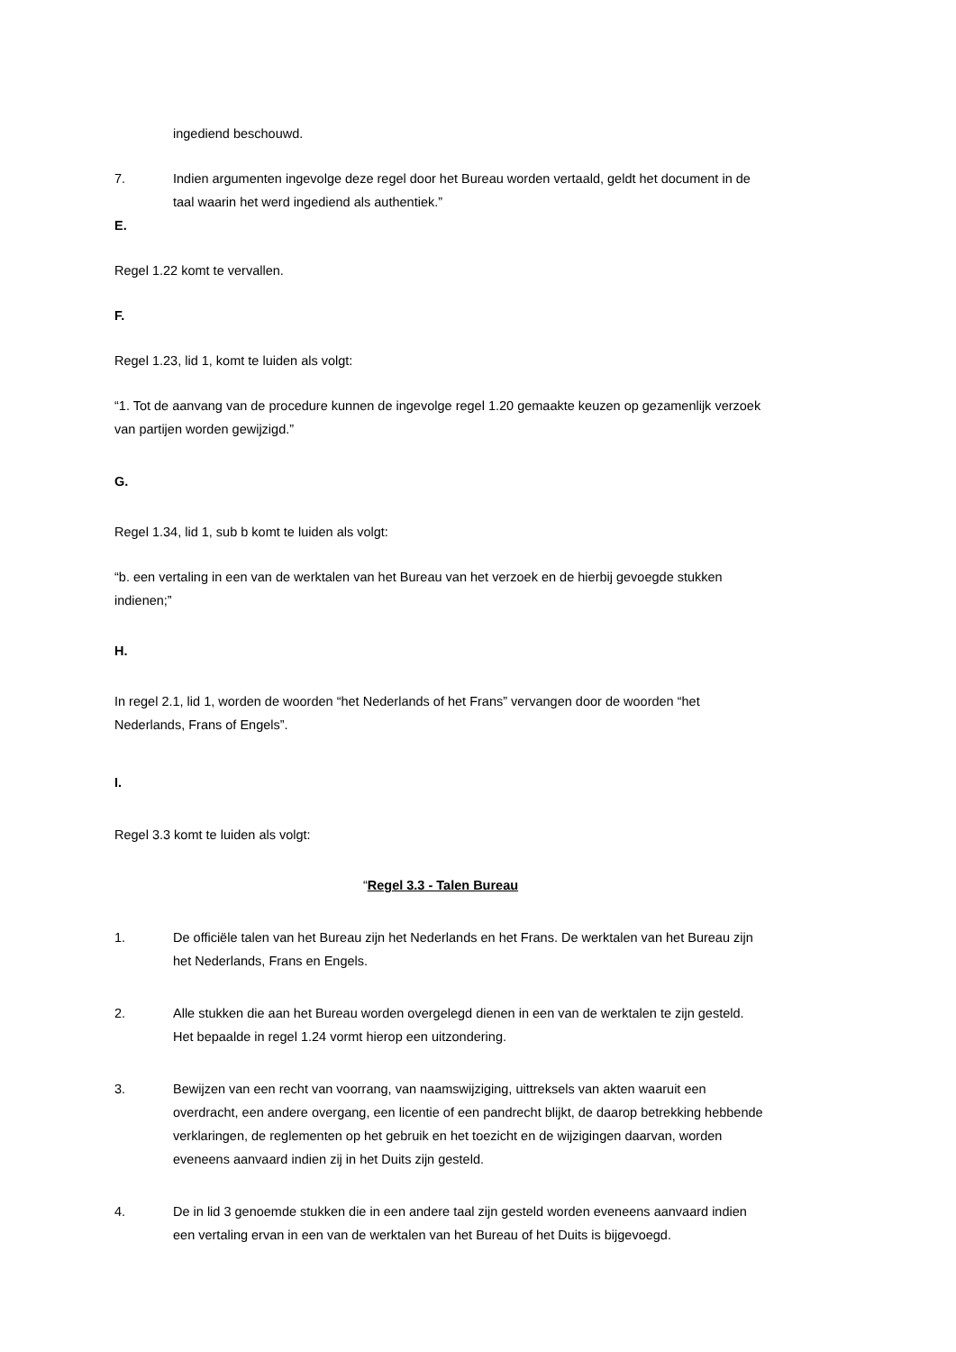ingediend beschouwd.
7. Indien argumenten ingevolge deze regel door het Bureau worden vertaald, geldt het document in de taal waarin het werd ingediend als authentiek.”
E.
Regel 1.22 komt te vervallen.
F.
Regel 1.23, lid 1, komt te luiden als volgt:
“1. Tot de aanvang van de procedure kunnen de ingevolge regel 1.20 gemaakte keuzen op gezamenlijk verzoek van partijen worden gewijzigd.”
G.
Regel 1.34, lid 1, sub b komt te luiden als volgt:
“b. een vertaling in een van de werktalen van het Bureau van het verzoek en de hierbij gevoegde stukken indienen;”
H.
In regel 2.1, lid 1, worden de woorden “het Nederlands of het Frans” vervangen door de woorden “het Nederlands, Frans of Engels”.
I.
Regel 3.3 komt te luiden als volgt:
“Regel 3.3 - Talen Bureau
1. De officiële talen van het Bureau zijn het Nederlands en het Frans. De werktalen van het Bureau zijn het Nederlands, Frans en Engels.
2. Alle stukken die aan het Bureau worden overgelegd dienen in een van de werktalen te zijn gesteld. Het bepaalde in regel 1.24 vormt hierop een uitzondering.
3. Bewijzen van een recht van voorrang, van naamswijziging, uittreksels van akten waaruit een overdracht, een andere overgang, een licentie of een pandrecht blijkt, de daarop betrekking hebbende verklaringen, de reglementen op het gebruik en het toezicht en de wijzigingen daarvan, worden eveneens aanvaard indien zij in het Duits zijn gesteld.
4. De in lid 3 genoemde stukken die in een andere taal zijn gesteld worden eveneens aanvaard indien een vertaling ervan in een van de werktalen van het Bureau of het Duits is bijgevoegd.